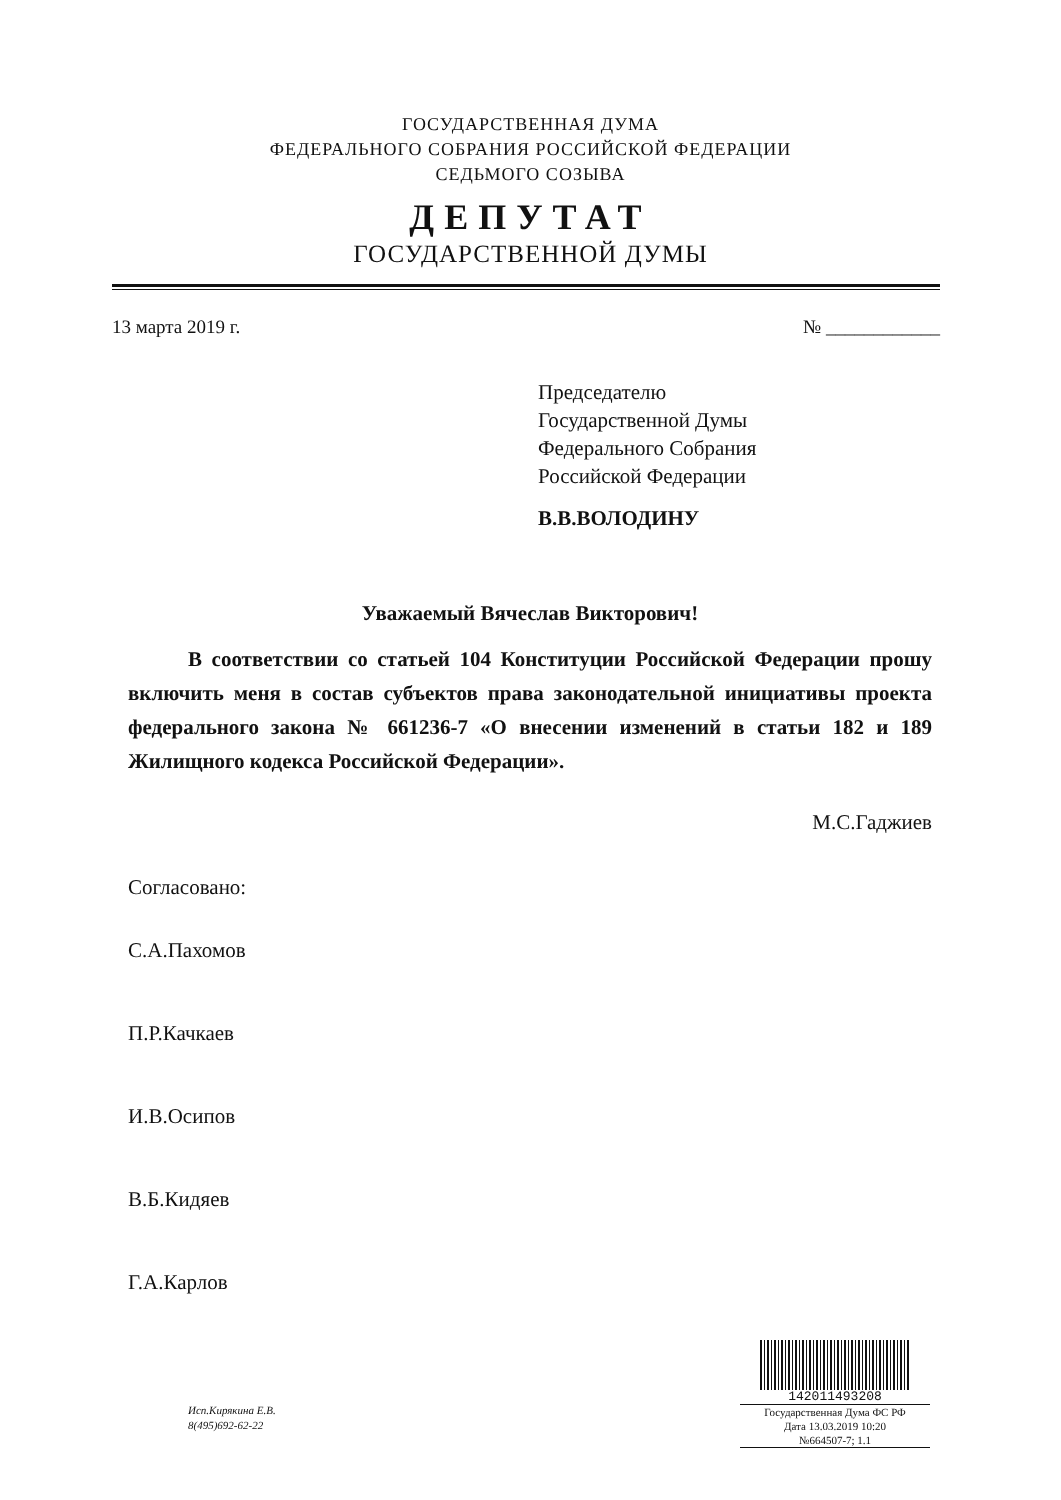ГОСУДАРСТВЕННАЯ ДУМА
ФЕДЕРАЛЬНОГО СОБРАНИЯ РОССИЙСКОЙ ФЕДЕРАЦИИ
СЕДЬМОГО СОЗЫВА
ДЕПУТАТ
ГОСУДАРСТВЕННОЙ ДУМЫ
13 марта 2019 г. № ____________
Председателю
Государственной Думы
Федерального Собрания
Российской Федерации
В.В.ВОЛОДИНУ
Уважаемый Вячеслав Викторович!
В соответствии со статьей 104 Конституции Российской Федерации прошу включить меня в состав субъектов права законодательной инициативы проекта федерального закона № 661236-7 «О внесении изменений в статьи 182 и 189 Жилищного кодекса Российской Федерации».
М.С.Гаджиев
Согласовано:
С.А.Пахомов
П.Р.Качкаев
И.В.Осипов
В.Б.Кидяев
Г.А.Карлов
Исп.Кирякина Е.В.
8(495)692-62-22
142011493208
Государственная Дума ФС РФ
Дата 13.03.2019 10:20
№664507-7; 1.1